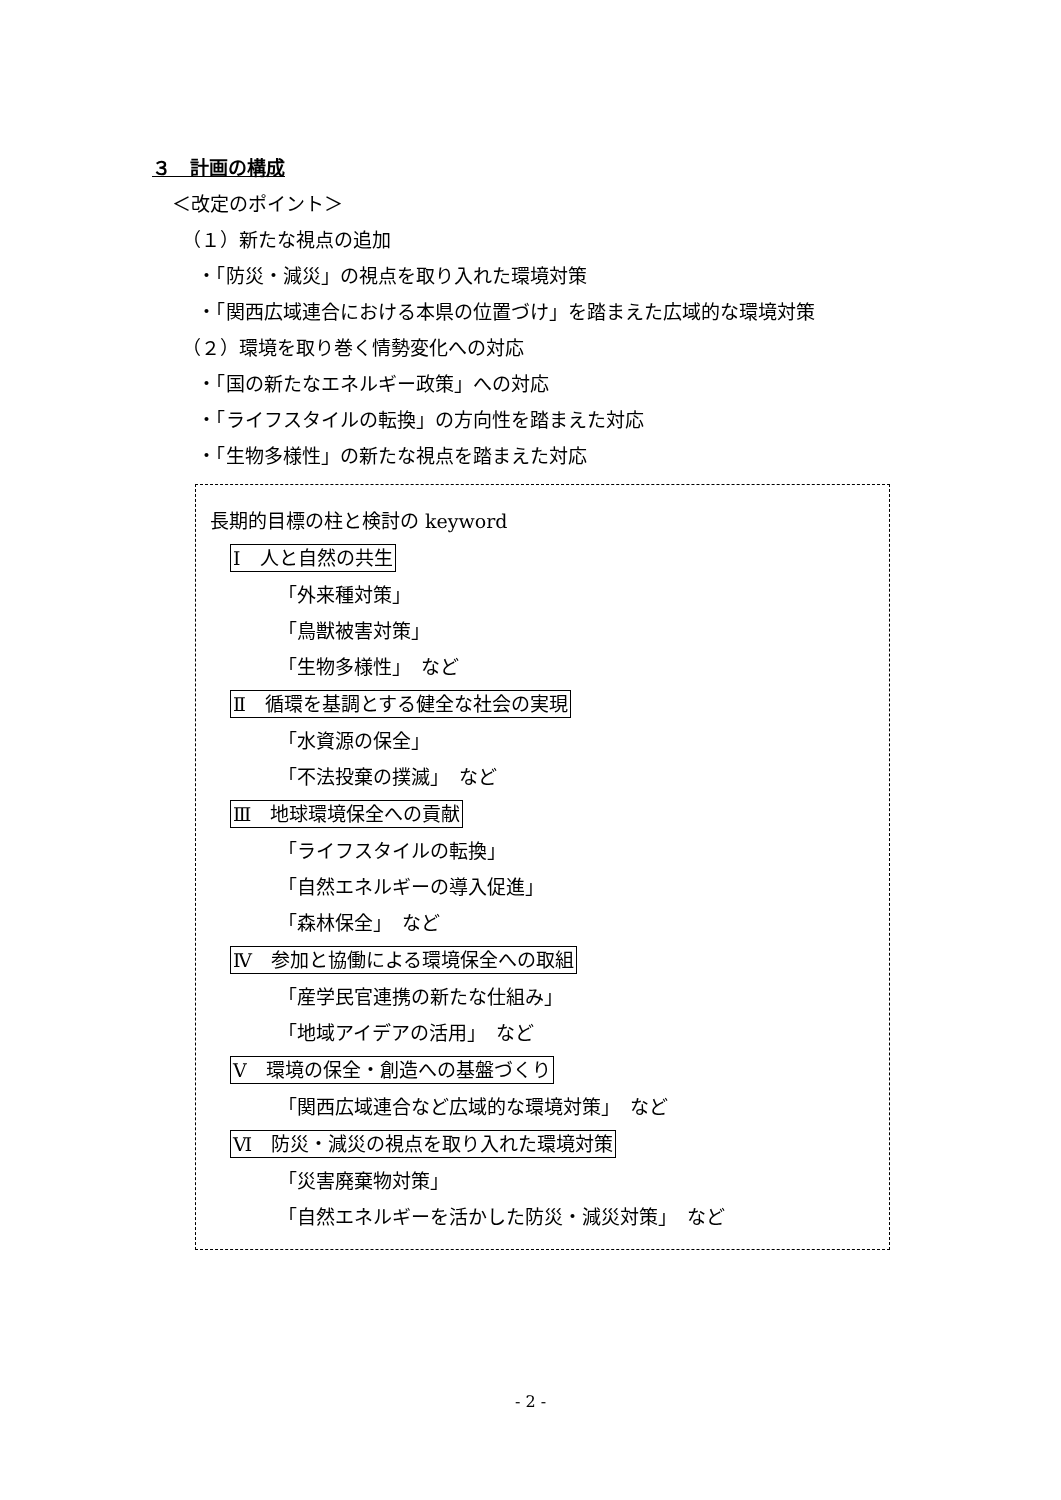３　計画の構成
＜改定のポイント＞
（１）新たな視点の追加
・「防災・減災」の視点を取り入れた環境対策
・「関西広域連合における本県の位置づけ」を踏まえた広域的な環境対策
（２）環境を取り巻く情勢変化への対応
・「国の新たなエネルギー政策」への対応
・「ライフスタイルの転換」の方向性を踏まえた対応
・「生物多様性」の新たな視点を踏まえた対応
長期的目標の柱と検討の keyword
Ⅰ　人と自然の共生
「外来種対策」
「鳥獣被害対策」
「生物多様性」　など
Ⅱ　循環を基調とする健全な社会の実現
「水資源の保全」
「不法投棄の撲滅」　など
Ⅲ　地球環境保全への貢献
「ライフスタイルの転換」
「自然エネルギーの導入促進」
「森林保全」　など
Ⅳ　参加と協働による環境保全への取組
「産学民官連携の新たな仕組み」
「地域アイデアの活用」　など
Ⅴ　環境の保全・創造への基盤づくり
「関西広域連合など広域的な環境対策」　など
Ⅵ　防災・減災の視点を取り入れた環境対策
「災害廃棄物対策」
「自然エネルギーを活かした防災・減災対策」　など
- 2 -